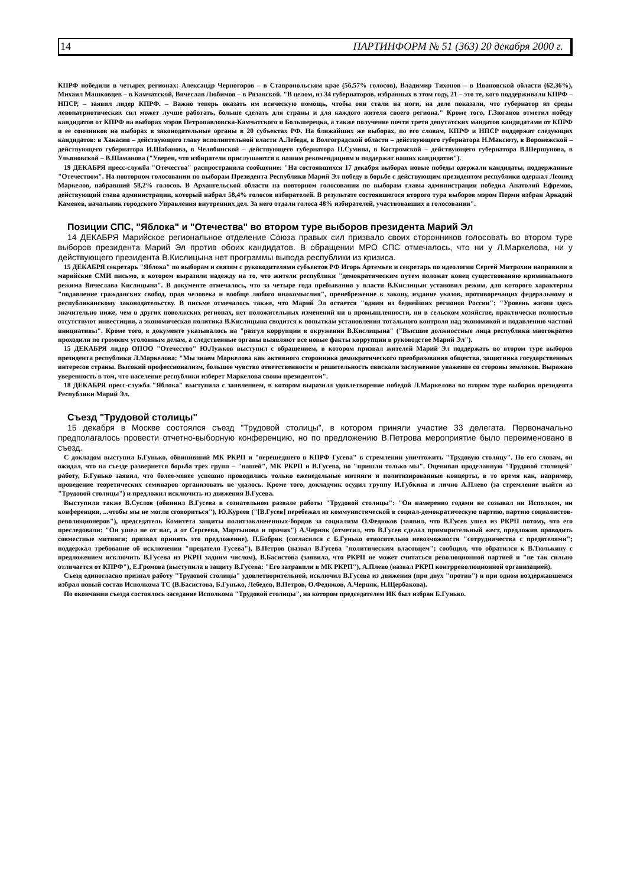14 ПАРТИНФОРМ № 51 (363) 20 декабря 2000 г.
КПРФ победили в четырех регионах: Александр Черногоров – в Ставропольском крае (56,57% голосов), Владимир Тихонов – в Ивановской области (62,36%), Михаил Машковцев – в Камчатской, Вячеслав Любимов – в Рязанской. "В целом, из 34 губернаторов, избранных в этом году, 21 – это те, кого поддерживали КПРФ – НПСР, – заявил лидер КПРФ. – Важно теперь оказать им всяческую помощь, чтобы они стали на ноги, на деле показали, что губернатор из среды левопатриотических сил может лучше работать, больше сделать для страны и для каждого жителя своего региона." Кроме того, Г.Зюганов отметил победу кандидатов от КПРФ на выборах мэров Петропавловска-Камчатского и Большерецка, а также получение почти трети депутатских мандатов кандидатами от КПРФ и ее союзников на выборах в законодательные органы в 20 субъектах РФ. На ближайших же выборах, по его словам, КПРФ и НПСР поддержат следующих кандидатов: в Хакасии – действующего главу исполнительной власти А.Лебедя, в Волгоградской области – действующего губернатора Н.Максюту, в Воронежской – действующего губернатора И.Шабанова, в Челябинской – действующего губернатора П.Сумина, в Костромской – действующего губернатора В.Шершунова, в Ульяновской – В.Шаманова ("Уверен, что избиратели прислушаются к нашим рекомендациям и поддержат наших кандидатов").
19 ДЕКАБРЯ пресс-служба "Отечества" распространила сообщение: "На состоявшихся 17 декабря выборах новые победы одержали кандидаты, поддержанные "Отечеством". На повторном голосовании по выборам Президента Республики Марий Эл победу в борьбе с действующим президентом республики одержал Леонид Маркелов, набравший 58,2% голосов. В Архангельской области на повторном голосовании по выборам главы администрации победил Анатолий Ефремов, действующий глава администрации, который набрал 58,4% голосов избирателей. В результате состоявшегося второго тура выборов мэром Перми избран Аркадий Каменев, начальник городского Управления внутренних дел. За него отдали голоса 48% избирателей, участвовавших в голосовании".
Позиции СПС, "Яблока" и "Отечества" во втором туре выборов президента Марий Эл
14 ДЕКАБРЯ Марийское региональное отделение Союза правых сил призвало своих сторонников голосовать во втором туре выборов президента Марий Эл против обоих кандидатов. В обращении МРО СПС отмечалось, что ни у Л.Маркелова, ни у действующего президента В.Кислицына нет программы вывода республики из кризиса.
15 ДЕКАБРЯ секретарь "Яблока" по выборам и связям с руководителями субъектов РФ Игорь Артемьев и секретарь по идеологии Сергей Митрохин направили в марийские СМИ письмо, в котором выразили надежду на то, что жители республики "демократическим путем положат конец существованию криминального режима Вячеслава Кислицына". В документе отмечалось, что за четыре года пребывания у власти В.Кислицын установил режим, для которого характерны "подавление гражданских свобод, прав человека и вообще любого инакомыслия", пренебрежение к закону, издание указов, противоречащих федеральному и республиканскому законодательству. В письме отмечалось также, что Марий Эл остается "одним из беднейших регионов России": "Уровень жизни здесь значительно ниже, чем в других поволжских регионах, нет положительных изменений ни в промышленности, ни в сельском хозяйстве, практически полностью отсутствуют инвестиции, а экономическая политика В.Кислицына сводится к попыткам установления тотального контроля над экономикой и подавлению частной инициативы". Кроме того, в документе указывалось на "разгул коррупции в окружении В.Кислицына" ("Высшие должностные лица республики многократно проходили по громким уголовным делам, а следственные органы выявляют все новые факты коррупции в руководстве Марий Эл").
15 ДЕКАБРЯ лидер ОПОО "Отечество" Ю.Лужков выступил с обращением, в котором призвал жителей Марий Эл поддержать во втором туре выборов президента республики Л.Маркелова: "Мы знаем Маркелова как активного сторонника демократического преобразования общества, защитника государственных интересов страны. Высокий профессионализм, большое чувство ответственности и решительность снискали заслуженное уважение со стороны земляков. Выражаю уверенность в том, что население республики изберет Маркелова своим президентом".
18 ДЕКАБРЯ пресс-служба "Яблока" выступила с заявлением, в котором выразила удовлетворение победой Л.Маркелова во втором туре выборов президента Республики Марий Эл.
Съезд "Трудовой столицы"
15 декабря в Москве состоялся съезд "Трудовой столицы", в котором приняли участие 33 делегата. Первоначально предполагалось провести отчетно-выборную конференцию, но по предложению В.Петрова мероприятие было переименовано в съезд.
С докладом выступил Б.Гунько, обвинивший МК РКРП и "перешедшего в КПРФ Гусева" в стремлении уничтожить "Трудовую столицу". По его словам, он ожидал, что на съезде развернется борьба трех групп – "нашей", МК РКРП и В.Гусева, но "пришли только мы". Оценивая проделанную "Трудовой столицей" работу, Б.Гунько заявил, что более-менее успешно проводились только еженедельные митинги и политизированные концерты, в то время как, например, проведение теоретических семинаров организовать не удалось. Кроме того, докладчик осудил группу И.Губкина и лично А.Плево (за стремление выйти из "Трудовой столицы") и предложил исключить из движения В.Гусева.
Выступили также В.Суслов (обвинил В.Гусева в сознательном развале работы "Трудовой столицы": "Он намеренно годами не созывал ни Исполком, ни конференции, ...чтобы мы не могли сговориться"), Ю.Куреев ("[В.Гусев] перебежал из коммунистической в социал-демократическую партию, партию социалистов-революционеров"), председатель Комитета защиты политзаключенных-борцов за социализм О.Федюков (заявил, что В.Гусев ушел из РКРП потому, что его преследовали: "Он ушел не от нас, а от Сергеева, Мартынова и прочих") А.Черняк (отметил, что В.Гусев сделал примирительный жест, предложив проводить совместные митинги; призвал принять это предложение), П.Бобрик (согласился с Б.Гунько относительно невозможности "сотрудничества с предателями"; поддержал требование об исключении "предателя Гусева"), В.Петров (назвал В.Гусева "политическим власовцем"; сообщил, что обратился к В.Тюлькину с предложением исключить В.Гусева из РКРП задним числом), В.Басистова (заявила, что РКРП не может считаться революционной партией и "не так сильно отличается от КПРФ"), Е.Громова (выступила в защиту В.Гусева: "Его затравили в МК РКРП"), А.Плево (назвал РКРП контрреволюционной организацией).
Съезд единогласно признал работу "Трудовой столицы" удовлетворительной, исключил В.Гусева из движения (при двух "против") и при одном воздержавшемся избрал новый состав Исполкома ТС (В.Басистова, Б.Гунько, Лебедев, В.Петров, О.Федюков, А.Черняк, Н.Щербакова).
По окончании съезда состоялось заседание Исполкома "Трудовой столицы", на котором председателем ИК был избран Б.Гунько.